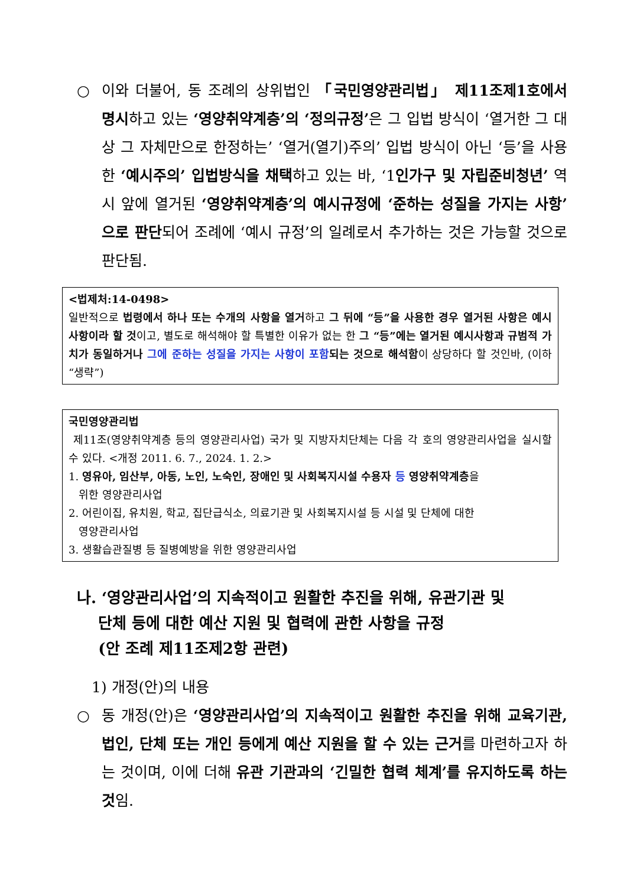○ 이와 더불어, 동 조례의 상위법인 「국민영양관리법」 제11조제1호에서 명시하고 있는 ‘영양취약계층’의 ‘정의규정’은 그 입법 방식이 ‘열거한 그 대상 그 자체만으로 한정하는’ ‘열거(열기)주의’ 입법 방식이 아닌 ‘등’을 사용한 ‘예시주의’ 입법방식을 채택하고 있는 바, ‘1인가구 및 자립준비청년’ 역시 앞에 열거된 ‘영양취약계층’의 예시규정에 ‘준하는 성질을 가지는 사항’으로 판단되어 조례에 ‘예시 규정’의 일례로서 추가하는 것은 가능할 것으로 판단됨.
<법제처:14-0498>
일반적으로 법령에서 하나 또는 수개의 사항을 열거하고 그 뒤에 “등”을 사용한 경우 열거된 사항은 예시사항이라 할 것이고, 별도로 해석해야 할 특별한 이유가 없는 한 그 “등”에는 열거된 예시사항과 규범적 가치가 동일하거나 그에 준하는 성질을 가지는 사항이 포함되는 것으로 해석함이 상당하다 할 것인바, (이하 “생략”)
국민영양관리법
제11조(영양취약계층 등의 영양관리사업) 국가 및 지방자치단체는 다음 각 호의 영양관리사업을 실시할 수 있다. <개정 2011. 6. 7., 2024. 1. 2.>
1. 영유아, 임산부, 아동, 노인, 노숙인, 장애인 및 사회복지시설 수용자 등 영양취약계층을
위한 영양관리사업
2. 어린이집, 유치원, 학교, 집단급식소, 의료기관 및 사회복지시설 등 시설 및 단체에 대한
영양관리사업
3. 생활습관질병 등 질병예방을 위한 영양관리사업
나. ‘영양관리사업’의 지속적이고 원활한 추진을 위해, 유관기관 및
단체 등에 대한 예산 지원 및 협력에 관한 사항을 규정
(안 조례 제11조제2항 관련)
1) 개정(안)의 내용
○ 동 개정(안)은 ‘영양관리사업’의 지속적이고 원활한 추진을 위해 교육기관, 법인, 단체 또는 개인 등에게 예산 지원을 할 수 있는 근거를 마련하고자 하는 것이며, 이에 더해 유관 기관과의 ‘긴밀한 협력 체계’를 유지하도록 하는 것임.